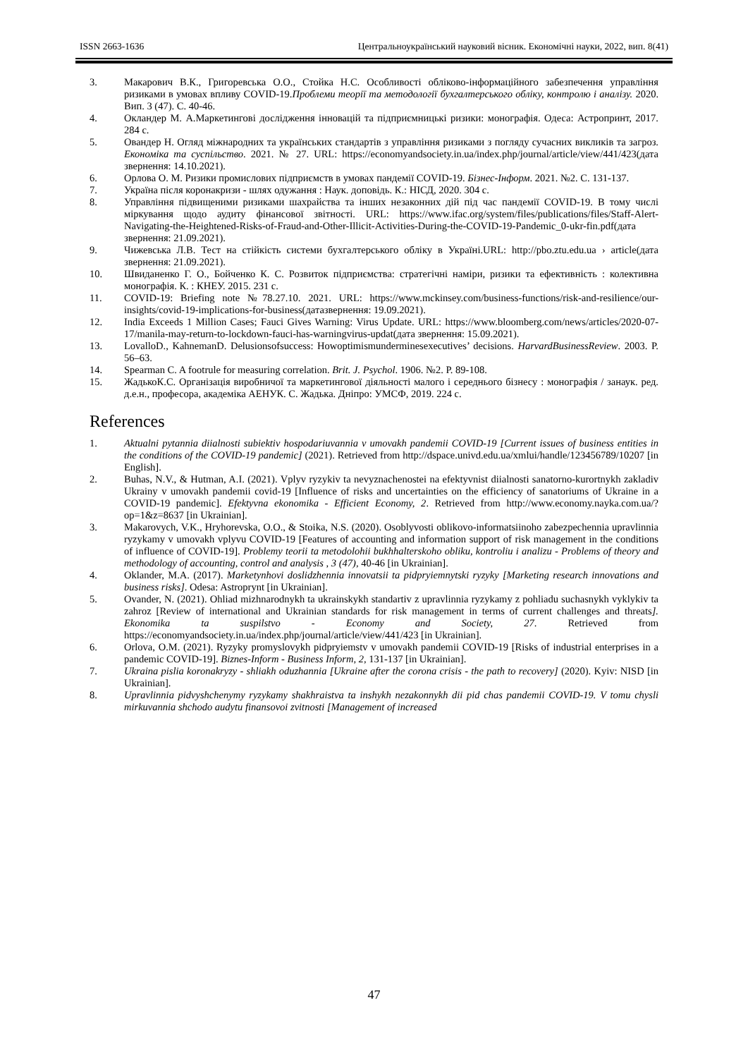ISSN 2663-1636 Центральноукраїнський науковий вісник. Економічні науки, 2022, вип. 8(41)
3. Макарович В.К., Григоревська О.О., Стойка Н.С. Особливості обліково-інформаційного забезпечення управління ризиками в умовах впливу COVID-19.Проблеми теорії та методології бухгалтерського обліку, контролю і аналізу. 2020. Вип. 3 (47). С. 40-46.
4. Окландер М. А.Маркетингові дослідження інновацій та підприємницькі ризики: монографія. Одеса: Астропринт, 2017. 284 с.
5. Овандер Н. Огляд міжнародних та українських стандартів з управління ризиками з погляду сучасних викликів та загроз. Економіка та суспільство. 2021. № 27. URL: https://economyandsociety.in.ua/index.php/journal/article/view/441/423(дата звернення: 14.10.2021).
6. Орлова О. М. Ризики промислових підприємств в умовах пандемії COVID-19. Бізнес-Інформ. 2021. №2. С. 131-137.
7. Україна після коронакризи - шлях одужання : Наук. доповідь. К.: НІСД, 2020. 304 с.
8. Управління підвищеними ризиками шахрайства та інших незаконних дій під час пандемії COVID-19. В тому числі міркування щодо аудиту фінансової звітності. URL: https://www.ifac.org/system/files/publications/files/Staff-Alert-Navigating-the-Heightened-Risks-of-Fraud-and-Other-Illicit-Activities-During-the-COVID-19-Pandemic_0-ukr-fin.pdf(дата звернення: 21.09.2021).
9. Чижевська Л.В. Тест на стійкість системи бухгалтерського обліку в Україні.URL: http://pbo.ztu.edu.ua › article(дата звернення: 21.09.2021).
10. Швиданенко Г. О., Бойченко К. С. Розвиток підприємства: стратегічні наміри, ризики та ефективність : колективна монографія. К. : КНЕУ. 2015. 231 с.
11. COVID-19: Briefing note №78.27.10. 2021. URL: https://www.mckinsey.com/business-functions/risk-and-resilience/our-insights/covid-19-implications-for-business(датазвернення: 19.09.2021).
12. India Exceeds 1 Million Cases; Fauci Gives Warning: Virus Update. URL: https://www.bloomberg.com/news/articles/2020-07-17/manila-may-return-to-lockdown-fauci-has-warningvirus-updat(дата звернення: 15.09.2021).
13. LovalloD., KahnemanD. Delusionsofsuccess: Howoptimismunderminesexecutives’ decisions. HarvardBusinessReview. 2003. P. 56–63.
14. Spearman C. A footrule for measuring correlation. Brit. J. Psychol. 1906. №2. P. 89-108.
15. ЖадькоК.С. Організація виробничої та маркетингової діяльності малого і середнього бізнесу : монографія / занаук. ред. д.е.н., професора, академіка АЕНУК. С. Жадька. Дніпро: УМСФ, 2019. 224 с.
References
1. Aktualni pytannia diialnosti subiektiv hospodariuvannia v umovakh pandemii COVID-19 [Current issues of business entities in the conditions of the COVID-19 pandemic] (2021). Retrieved from http://dspace.univd.edu.ua/xmlui/handle/123456789/10207 [in English].
2. Buhas, N.V., & Hutman, A.I. (2021). Vplyv ryzykiv ta nevyznachenostei na efektyvnist diialnosti sanatorno-kurortnykh zakladiv Ukrainy v umovakh pandemii covid-19 [Influence of risks and uncertainties on the efficiency of sanatoriums of Ukraine in a COVID-19 pandemic]. Efektyvna ekonomika - Efficient Economy, 2. Retrieved from http://www.economy.nayka.com.ua/?op=1&z=8637 [in Ukrainian].
3. Makarovych, V.K., Hryhorevska, O.O., & Stoika, N.S. (2020). Osoblyvosti oblikovo-informatsiinoho zabezpechennia upravlinnia ryzykamy v umovakh vplyvu COVID-19 [Features of accounting and information support of risk management in the conditions of influence of COVID-19]. Problemy teorii ta metodolohii bukhhalterskoho obliku, kontroliu i analizu - Problems of theory and methodology of accounting, control and analysis , 3 (47), 40-46 [in Ukrainian].
4. Oklander, M.A. (2017). Marketynhovi doslidzhennia innovatsii ta pidpryiemnytski ryzyky [Marketing research innovations and business risks]. Odesa: Astroprynt [in Ukrainian].
5. Ovander, N. (2021). Ohliad mizhnarodnykh ta ukrainskykh standartiv z upravlinnia ryzykamy z pohliadu suchasnykh vyklykiv ta zahroz [Review of international and Ukrainian standards for risk management in terms of current challenges and threats]. Ekonomika ta suspilstvo - Economy and Society, 27. Retrieved from https://economyandsociety.in.ua/index.php/journal/article/view/441/423 [in Ukrainian].
6. Orlova, O.M. (2021). Ryzyky promyslovykh pidpryiemstv v umovakh pandemii COVID-19 [Risks of industrial enterprises in a pandemic COVID-19]. Biznes-Inform - Business Inform, 2, 131-137 [in Ukrainian].
7. Ukraina pislia koronakryzy - shliakh oduzhannia [Ukraine after the corona crisis - the path to recovery] (2020). Kyiv: NISD [in Ukrainian].
8. Upravlinnia pidvyshchenymy ryzykamy shakhraistva ta inshykh nezakonnykh dii pid chas pandemii COVID-19. V tomu chysli mirkuvannia shchodo audytu finansovoi zvitnosti [Management of increased
47